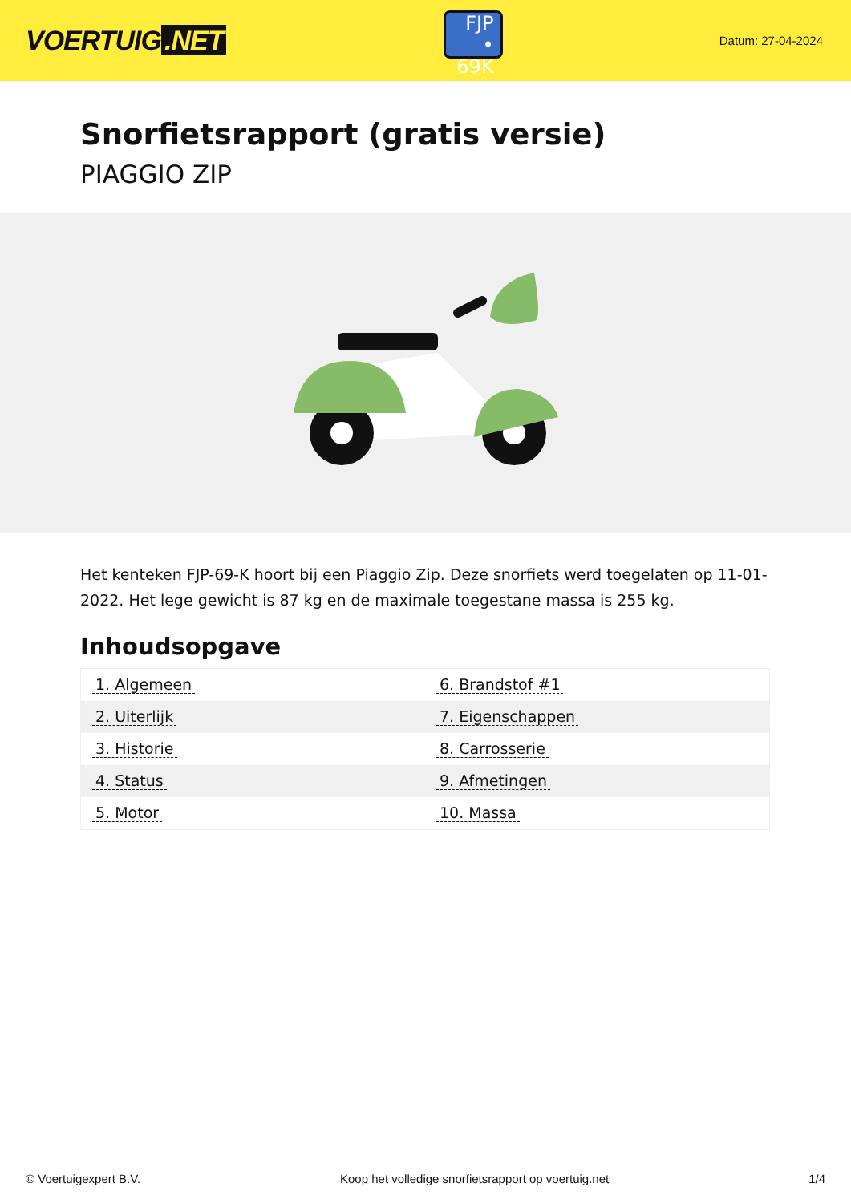VOERTUIG.NET
FJP
• 69K
Datum: 27-04-2024
Snorfietsrapport (gratis versie)
PIAGGIO ZIP
Het kenteken FJP-69-K hoort bij een Piaggio Zip. Deze snorfiets werd toegelaten op 11-01-2022. Het lege gewicht is 87 kg en de maximale toegestane massa is 255 kg.
Inhoudsopgave
| 1. Algemeen | 6. Brandstof #1 |
| 2. Uiterlijk | 7. Eigenschappen |
| 3. Historie | 8. Carrosserie |
| 4. Status | 9. Afmetingen |
| 5. Motor | 10. Massa |
© Voertuigexpert B.V. Koop het volledige snorfietsrapport op voertuig.net 1/4